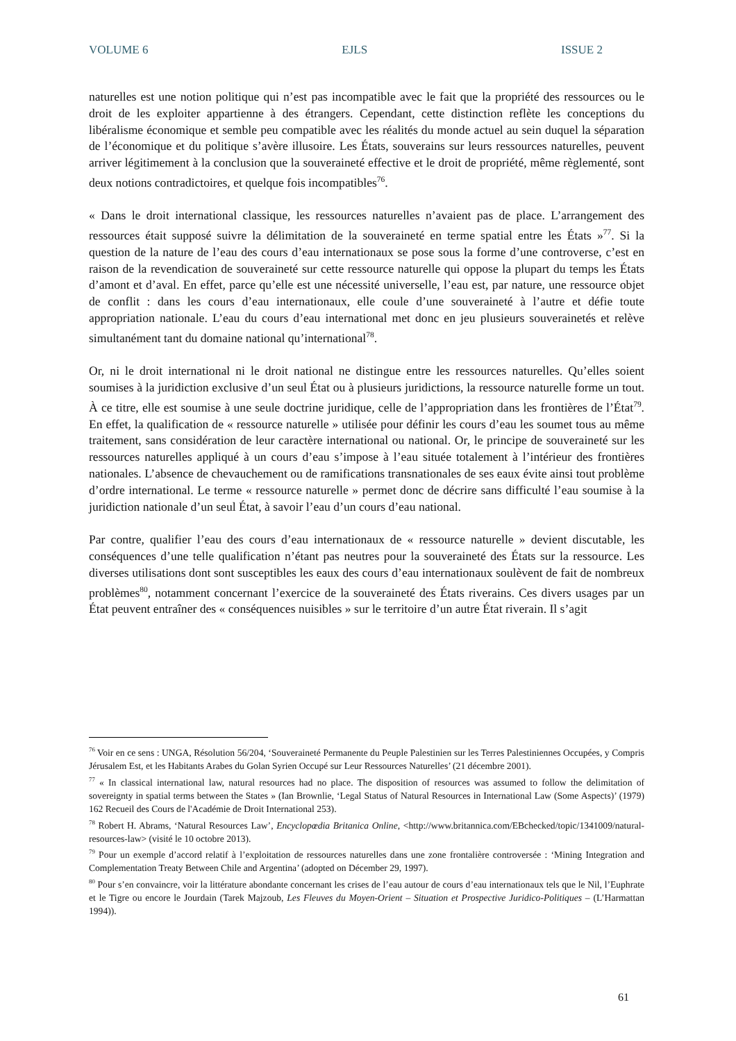VOLUME 6 EJLS ISSUE 2
naturelles est une notion politique qui n’est pas incompatible avec le fait que la propriété des ressources ou le droit de les exploiter appartienne à des étrangers. Cependant, cette distinction reflète les conceptions du libéralisme économique et semble peu compatible avec les réalités du monde actuel au sein duquel la séparation de l’économique et du politique s’avère illusoire. Les États, souverains sur leurs ressources naturelles, peuvent arriver légitimement à la conclusion que la souveraineté effective et le droit de propriété, même règlementé, sont deux notions contradictoires, et quelque fois incompatibles<sup>76</sup>.
« Dans le droit international classique, les ressources naturelles n’avaient pas de place. L’arrangement des ressources était supposé suivre la délimitation de la souveraineté en terme spatial entre les États »<sup>77</sup>. Si la question de la nature de l’eau des cours d’eau internationaux se pose sous la forme d’une controverse, c’est en raison de la revendication de souveraineté sur cette ressource naturelle qui oppose la plupart du temps les États d’amont et d’aval. En effet, parce qu’elle est une nécessité universelle, l’eau est, par nature, une ressource objet de conflit : dans les cours d’eau internationaux, elle coule d’une souveraineté à l’autre et défie toute appropriation nationale. L’eau du cours d’eau international met donc en jeu plusieurs souverainetés et relève simultanément tant du domaine national qu’international<sup>78</sup>.
Or, ni le droit international ni le droit national ne distingue entre les ressources naturelles. Qu’elles soient soumises à la juridiction exclusive d’un seul État ou à plusieurs juridictions, la ressource naturelle forme un tout. À ce titre, elle est soumise à une seule doctrine juridique, celle de l’appropriation dans les frontières de l’État<sup>79</sup>. En effet, la qualification de « ressource naturelle » utilisée pour définir les cours d’eau les soumet tous au même traitement, sans considération de leur caractère international ou national. Or, le principe de souveraineté sur les ressources naturelles appliqué à un cours d’eau s’impose à l’eau située totalement à l’intérieur des frontières nationales. L’absence de chevauchement ou de ramifications transnationales de ses eaux évite ainsi tout problème d’ordre international. Le terme « ressource naturelle » permet donc de décrire sans difficulté l’eau soumise à la juridiction nationale d’un seul État, à savoir l’eau d’un cours d’eau national.
Par contre, qualifier l’eau des cours d’eau internationaux de « ressource naturelle » devient discutable, les conséquences d’une telle qualification n’étant pas neutres pour la souveraineté des États sur la ressource. Les diverses utilisations dont sont susceptibles les eaux des cours d’eau internationaux soulèvent de fait de nombreux problèmes<sup>80</sup>, notamment concernant l’exercice de la souveraineté des États riverains. Ces divers usages par un État peuvent entraîner des « conséquences nuisibles » sur le territoire d’un autre État riverain. Il s’agit
<sup>76</sup> Voir en ce sens : UNGA, Résolution 56/204, ‘Souveraineté Permanente du Peuple Palestinien sur les Terres Palestiniennes Occupées, y Compris Jérusalem Est, et les Habitants Arabes du Golan Syrien Occupé sur Leur Ressources Naturelles’ (21 décembre 2001).
<sup>77</sup> « In classical international law, natural resources had no place. The disposition of resources was assumed to follow the delimitation of sovereignty in spatial terms between the States » (Ian Brownlie, ‘Legal Status of Natural Resources in International Law (Some Aspects)’ (1979) 162 Recueil des Cours de l'Académie de Droit International 253).
<sup>78</sup> Robert H. Abrams, ‘Natural Resources Law’, Encyclopœdia Britanica Online, <http://www.britannica.com/EBchecked/topic/1341009/natural-resources-law> (visité le 10 octobre 2013).
<sup>79</sup> Pour un exemple d’accord relatif à l’exploitation de ressources naturelles dans une zone frontalière controversée : ‘Mining Integration and Complementation Treaty Between Chile and Argentina’ (adopted on Décember 29, 1997).
<sup>80</sup> Pour s’en convaincre, voir la littérature abondante concernant les crises de l’eau autour de cours d’eau internationaux tels que le Nil, l’Euphrate et le Tigre ou encore le Jourdain (Tarek Majzoub, Les Fleuves du Moyen-Orient – Situation et Prospective Juridico-Politiques – (L’Harmattan 1994)).
61